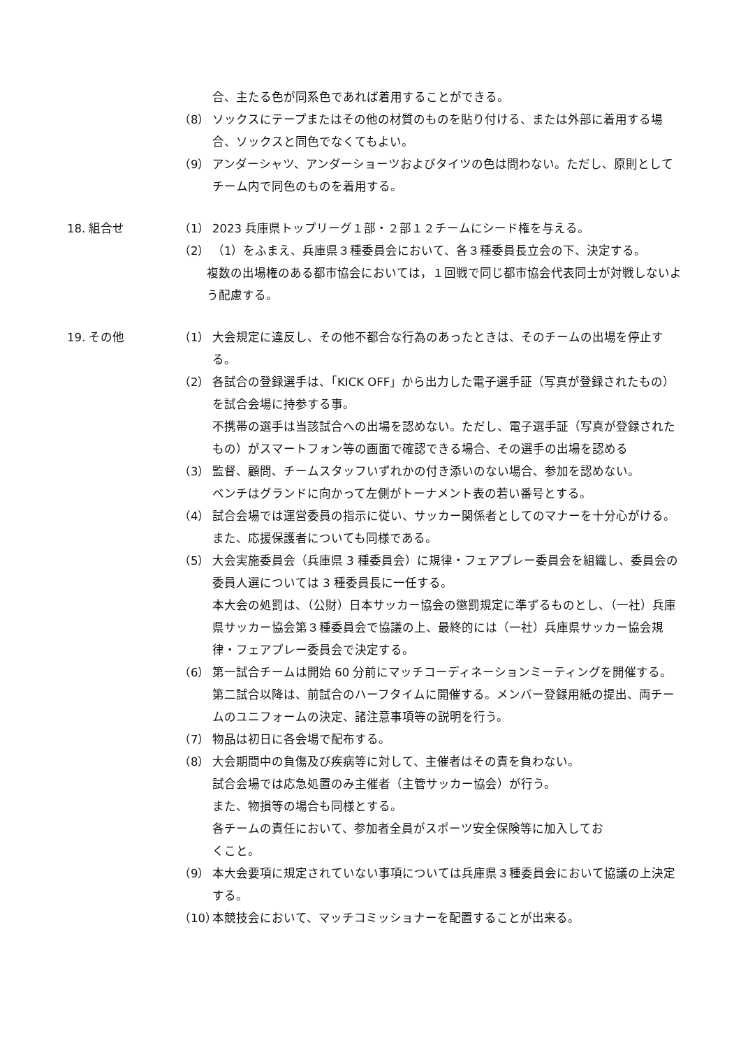合、主たる色が同系色であれば着用することができる。
（8） ソックスにテープまたはその他の材質のものを貼り付ける、または外部に着用する場合、ソックスと同色でなくてもよい。
（9） アンダーシャツ、アンダーショーツおよびタイツの色は問わない。ただし、原則としてチーム内で同色のものを着用する。
18. 組合せ （1） 2023 兵庫県トップリーグ１部・２部１２チームにシード権を与える。
（2） （1）をふまえ、兵庫県３種委員会において、各３種委員長立会の下、決定する。
複数の出場権のある都市協会においては，１回戦で同じ都市協会代表同士が対戦しないよう配慮する。
19. その他 （1） 大会規定に違反し、その他不都合な行為のあったときは、そのチームの出場を停止する。
（2） 各試合の登録選手は、「KICK OFF」から出力した電子選手証（写真が登録されたもの）を試合会場に持参する事。
不携帯の選手は当該試合への出場を認めない。ただし、電子選手証（写真が登録されたもの）がスマートフォン等の画面で確認できる場合、その選手の出場を認める
（3） 監督、顧問、チームスタッフいずれかの付き添いのない場合、参加を認めない。
ベンチはグランドに向かって左側がトーナメント表の若い番号とする。
（4） 試合会場では運営委員の指示に従い、サッカー関係者としてのマナーを十分心がける。また、応援保護者についても同様である。
（5） 大会実施委員会（兵庫県 3 種委員会）に規律・フェアプレー委員会を組織し、委員会の委員人選については 3 種委員長に一任する。
本大会の処罰は、（公財）日本サッカー協会の懲罰規定に準ずるものとし、（一社）兵庫県サッカー協会第３種委員会で協議の上、最終的には（一社）兵庫県サッカー協会規律・フェアプレー委員会で決定する。
（6） 第一試合チームは開始 60 分前にマッチコーディネーションミーティングを開催する。第二試合以降は、前試合のハーフタイムに開催する。メンバー登録用紙の提出、両チームのユニフォームの決定、諸注意事項等の説明を行う。
（7） 物品は初日に各会場で配布する。
（8） 大会期間中の負傷及び疾病等に対して、主催者はその責を負わない。
試合会場では応急処置のみ主催者（主管サッカー協会）が行う。
また、物損等の場合も同様とする。
各チームの責任において、参加者全員がスポーツ安全保険等に加入してお
くこと。
（9） 本大会要項に規定されていない事項については兵庫県３種委員会において協議の上決定する。
（10）
本競技会において、マッチコミッショナーを配置することが出来る。